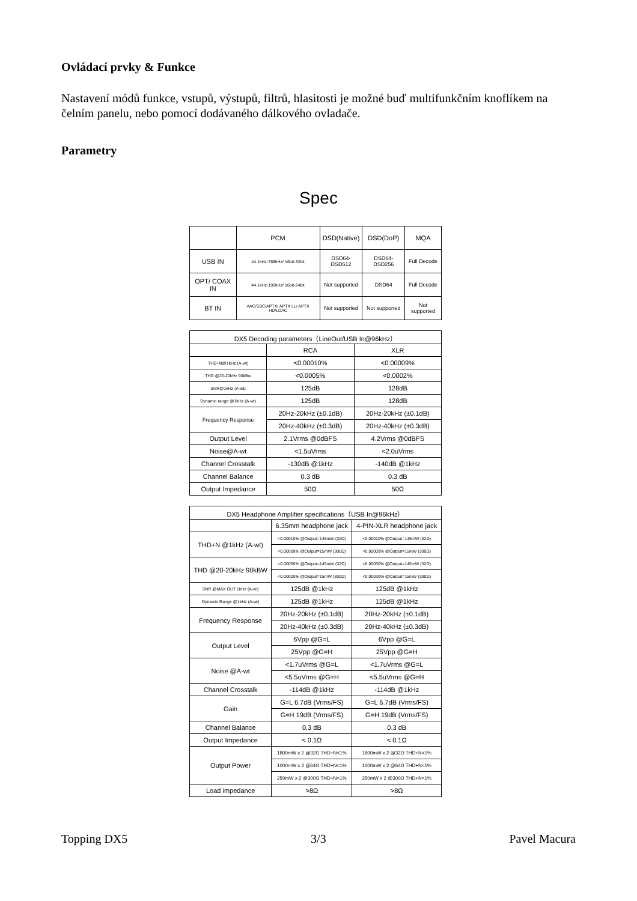Ovládací prvky & Funkce
Nastavení módů funkce, vstupů, výstupů, filtrů, hlasitosti je možné buď multifunkčním knoflíkem na čelním panelu, nebo pomocí dodávaného dálkového ovladače.
Parametry
Spec
| | PCM | DSD(Native) | DSD(DoP) | MQA |
| --- | --- | --- | --- | --- |
| USB IN | 44.1kHz-768kHz/ 16bit-32bit | DSD64-DSD512 | DSD64-DSD256 | Full Decode |
| OPT/ COAX IN | 44.1kHz-192kHz/ 16bit-24bit | Not supported | DSD64 | Full Decode |
| BT IN | AAC/SBC/APTX/ APTX LL/ APTX HD/LDAC | Not supported | Not supported | Not supported |
| DX5 Decoding parameters（LineOut/USB In@96kHz） | | |
| --- | --- | --- |
| | RCA | XLR |
| THD+N@1kHz (A-wt) | <0.00010% | <0.00009% |
| THD @20-20kHz 90kBw | <0.0005% | <0.0002% |
| SNR@1kHz (A-wt) | 125dB | 128dB |
| Dynamic range @1kHz (A-wt) | 125dB | 128dB |
| Frequency Response | 20Hz-20kHz (±0.1dB) | 20Hz-20kHz (±0.1dB) |
| | 20Hz-40kHz (±0.3dB) | 20Hz-40kHz (±0.3dB) |
| Output Level | 2.1Vrms @0dBFS | 4.2Vrms @0dBFS |
| Noise@A-wt | <1.5uVrms | <2.0uVrms |
| Channel Crosstalk | -130dB @1kHz | -140dB @1kHz |
| Channel Balance | 0.3 dB | 0.3 dB |
| Output Impedance | 50Ω | 50Ω |
| DX5 Headphone Amplifier specifications（USB In@96kHz） | | |
| --- | --- | --- |
| | 6.35mm headphone jack | 4-PIN-XLR headphone jack |
| THD+N @1kHz (A-wt) | <0.00010% @Output=145mW (32Ω) | <0.00010% @Output=145mW (32Ω) |
| | <0.00009% @Output=15mW (300Ω) | <0.00009% @Output=15mW (300Ω) |
| THD @20-20kHz 90kBW | <0.00050% @Output=145mW (32Ω) | <0.00050% @Output=145mW (32Ω) |
| | <0.00020% @Output=15mW (300Ω) | <0.00030% @Output=15mW (300Ω) |
| SNR @MAX OUT 1kHz (A-wt) | 125dB @1kHz | 125dB @1kHz |
| Dynamic Range @1kHz (A-wt) | 125dB @1kHz | 125dB @1kHz |
| Frequency Response | 20Hz-20kHz (±0.1dB) | 20Hz-20kHz (±0.1dB) |
| | 20Hz-40kHz (±0.3dB) | 20Hz-40kHz (±0.3dB) |
| Output Level | 6Vpp @G=L | 6Vpp @G=L |
| | 25Vpp @G=H | 25Vpp @G=H |
| Noise @A-wt | <1.7uVrms @G=L | <1.7uVrms @G=L |
| | <5.5uVrms @G=H | <5.5uVrms @G=H |
| Channel Crosstalk | -114dB @1kHz | -114dB @1kHz |
| Gain | G=L 6.7dB (Vrms/FS) | G=L 6.7dB (Vrms/FS) |
| | G=H 19dB (Vrms/FS) | G=H 19dB (Vrms/FS) |
| Channel Balance | 0.3 dB | 0.3 dB |
| Output Impedance | < 0.1Ω | < 0.1Ω |
| Output Power | 1800mW x 2 @32Ω THD+N<1% | 1800mW x 2 @32Ω THD+N<1% |
| | 1000mW x 2 @64Ω THD+N<1% | 1000mW x 2 @64Ω THD+N<1% |
| | 250mW x 2 @300Ω THD+N<1% | 250mW x 2 @300Ω THD+N<1% |
| Load impedance | >8Ω | >8Ω |
Topping DX5 3/3 Pavel Macura